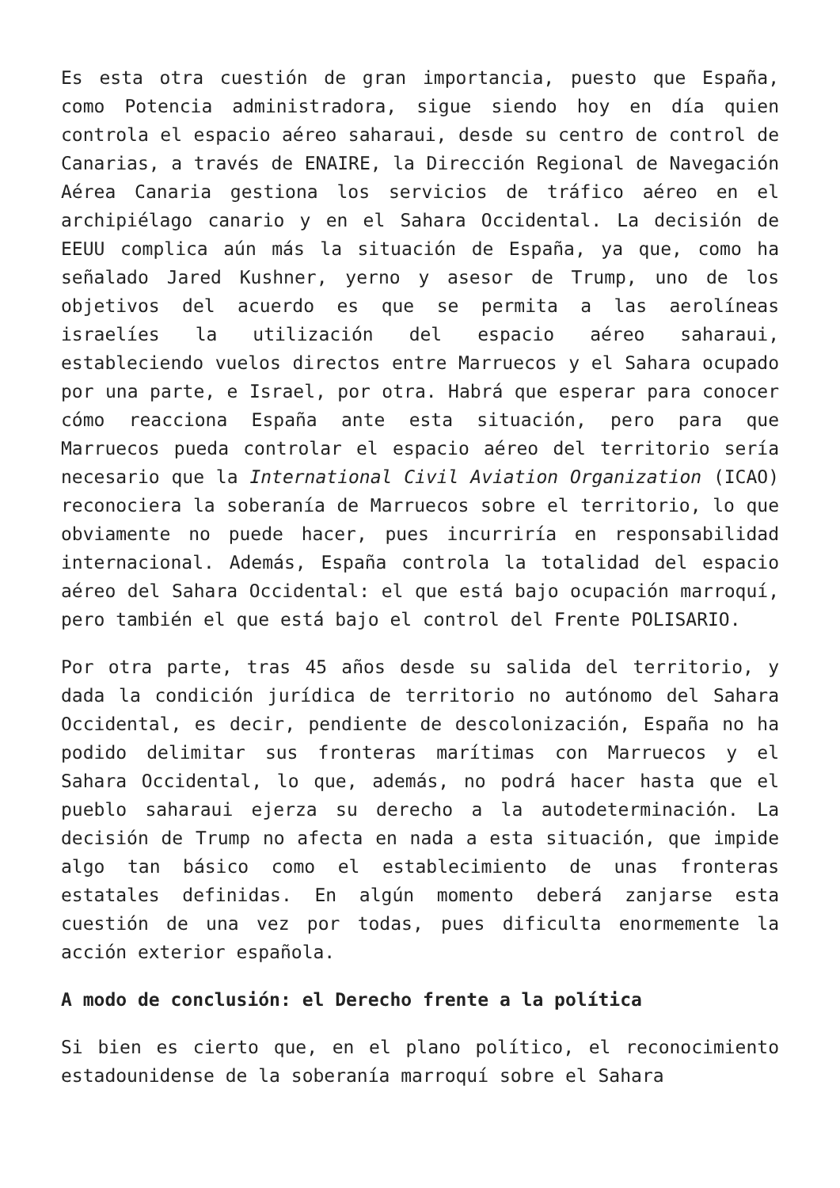Es esta otra cuestión de gran importancia, puesto que España, como Potencia administradora, sigue siendo hoy en día quien controla el espacio aéreo saharaui, desde su centro de control de Canarias, a través de ENAIRE, la Dirección Regional de Navegación Aérea Canaria gestiona los servicios de tráfico aéreo en el archipiélago canario y en el Sahara Occidental. La decisión de EEUU complica aún más la situación de España, ya que, como ha señalado Jared Kushner, yerno y asesor de Trump, uno de los objetivos del acuerdo es que se permita a las aerolíneas israelíes la utilización del espacio aéreo saharaui, estableciendo vuelos directos entre Marruecos y el Sahara ocupado por una parte, e Israel, por otra. Habrá que esperar para conocer cómo reacciona España ante esta situación, pero para que Marruecos pueda controlar el espacio aéreo del territorio sería necesario que la International Civil Aviation Organization (ICAO) reconociera la soberanía de Marruecos sobre el territorio, lo que obviamente no puede hacer, pues incurriría en responsabilidad internacional. Además, España controla la totalidad del espacio aéreo del Sahara Occidental: el que está bajo ocupación marroquí, pero también el que está bajo el control del Frente POLISARIO.
Por otra parte, tras 45 años desde su salida del territorio, y dada la condición jurídica de territorio no autónomo del Sahara Occidental, es decir, pendiente de descolonización, España no ha podido delimitar sus fronteras marítimas con Marruecos y el Sahara Occidental, lo que, además, no podrá hacer hasta que el pueblo saharaui ejerza su derecho a la autodeterminación. La decisión de Trump no afecta en nada a esta situación, que impide algo tan básico como el establecimiento de unas fronteras estatales definidas. En algún momento deberá zanjarse esta cuestión de una vez por todas, pues dificulta enormemente la acción exterior española.
A modo de conclusión: el Derecho frente a la política
Si bien es cierto que, en el plano político, el reconocimiento estadounidense de la soberanía marroquí sobre el Sahara